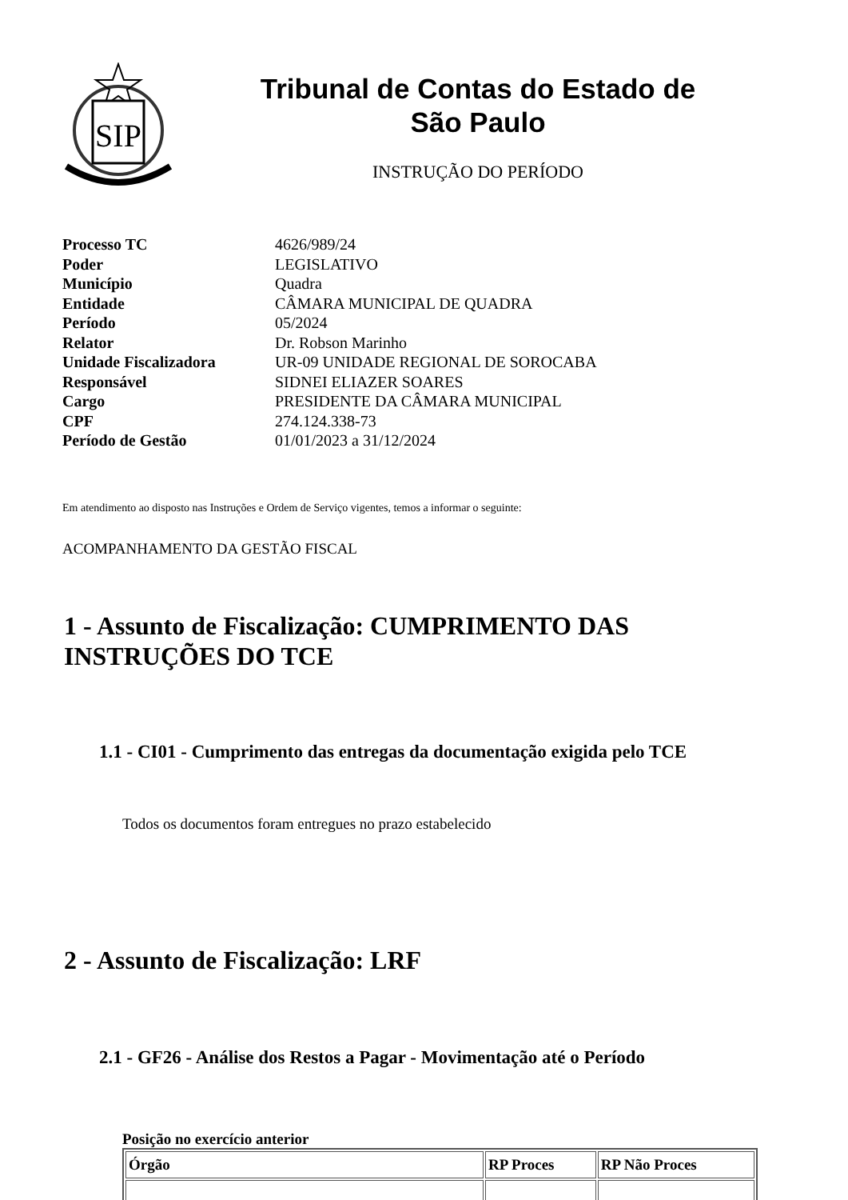SIP
Tribunal de Contas do Estado de
São Paulo
INSTRUÇÃO DO PERÍODO
| Processo TC | 4626/989/24 |
| Poder | LEGISLATIVO |
| Município | Quadra |
| Entidade | CÂMARA MUNICIPAL DE QUADRA |
| Período | 05/2024 |
| Relator | Dr. Robson Marinho |
| Unidade Fiscalizadora | UR-09 UNIDADE REGIONAL DE SOROCABA |
| Responsável | SIDNEI ELIAZER SOARES |
| Cargo | PRESIDENTE DA CÂMARA MUNICIPAL |
| CPF | 274.124.338-73 |
| Período de Gestão | 01/01/2023 a 31/12/2024 |
Em atendimento ao disposto nas Instruções e Ordem de Serviço vigentes, temos a informar o seguinte:
ACOMPANHAMENTO DA GESTÃO FISCAL
1 - Assunto de Fiscalização: CUMPRIMENTO DAS INSTRUÇÕES DO TCE
1.1 - CI01 - Cumprimento das entregas da documentação exigida pelo TCE
Todos os documentos foram entregues no prazo estabelecido
2 - Assunto de Fiscalização: LRF
2.1 - GF26 - Análise dos Restos a Pagar - Movimentação até o Período
Posição no exercício anterior
| Órgão | RP Proces | RP Não Proces |
| --- | --- | --- |